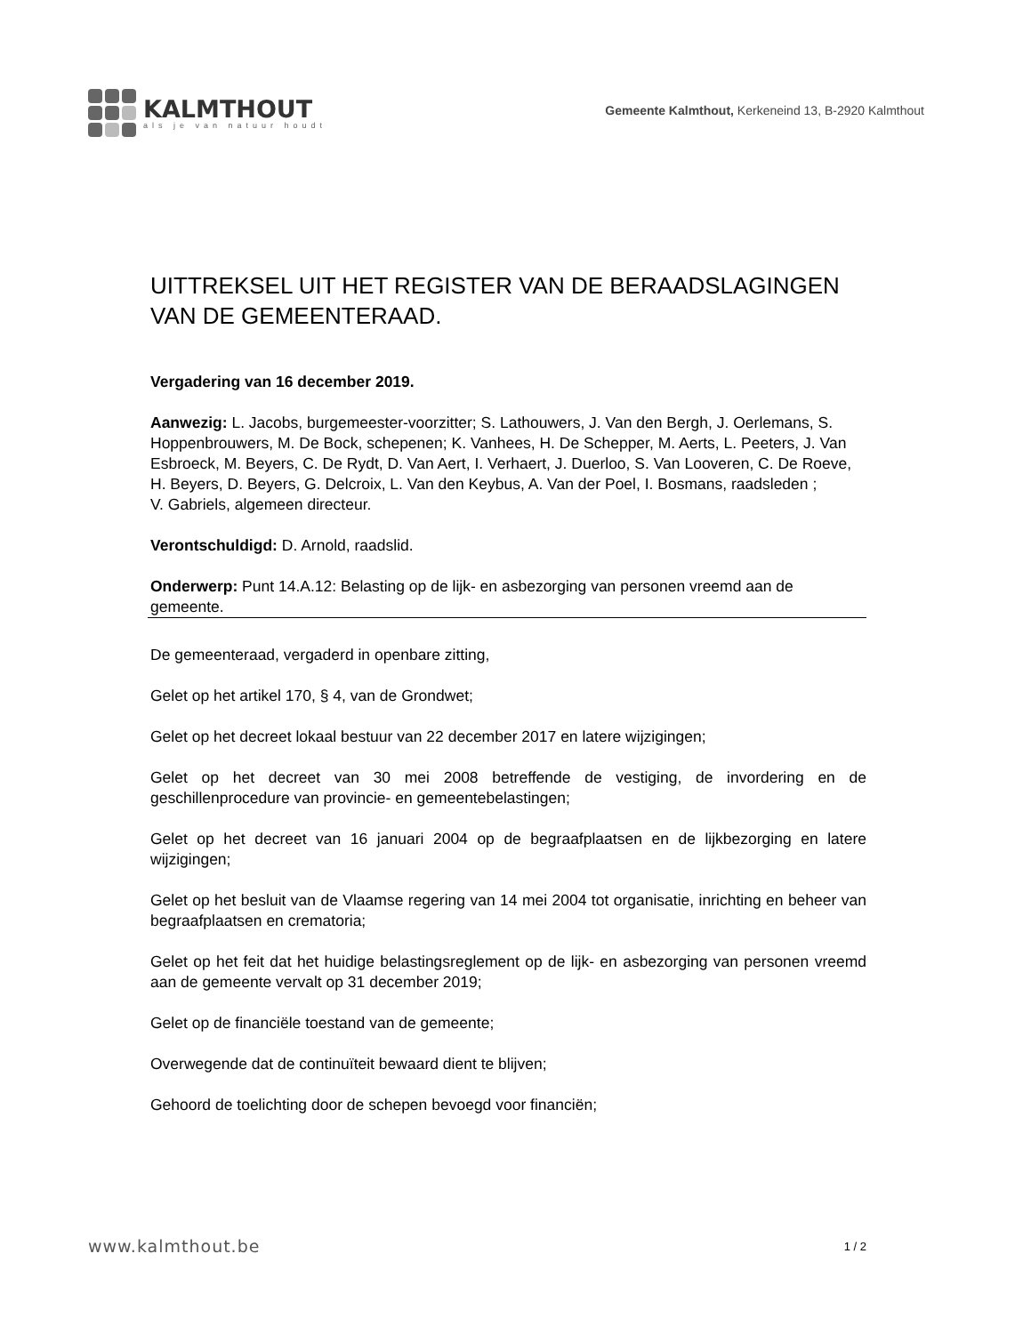KALMTHOUT
als je van natuur houdt
Gemeente Kalmthout, Kerkeneind 13, B-2920 Kalmthout
UITTREKSEL UIT HET REGISTER VAN DE BERAADSLAGINGEN
VAN DE GEMEENTERAAD.
Vergadering van 16 december 2019.
Aanwezig: L. Jacobs, burgemeester-voorzitter; S. Lathouwers, J. Van den Bergh, J. Oerlemans, S. Hoppenbrouwers, M. De Bock, schepenen; K. Vanhees, H. De Schepper, M. Aerts, L. Peeters, J. Van Esbroeck, M. Beyers, C. De Rydt, D. Van Aert, I. Verhaert, J. Duerloo, S. Van Looveren, C. De Roeve, H. Beyers, D. Beyers, G. Delcroix, L. Van den Keybus, A. Van der Poel, I. Bosmans, raadsleden ;
V. Gabriels, algemeen directeur.
Verontschuldigd: D. Arnold, raadslid.
Onderwerp: Punt 14.A.12: Belasting op de lijk- en asbezorging van personen vreemd aan de gemeente.
De gemeenteraad, vergaderd in openbare zitting,
Gelet op het artikel 170, § 4, van de Grondwet;
Gelet op het decreet lokaal bestuur van 22 december 2017 en latere wijzigingen;
Gelet op het decreet van 30 mei 2008 betreffende de vestiging, de invordering en de geschillenprocedure van provincie- en gemeentebelastingen;
Gelet op het decreet van 16 januari 2004 op de begraafplaatsen en de lijkbezorging en latere wijzigingen;
Gelet op het besluit van de Vlaamse regering van 14 mei 2004 tot organisatie, inrichting en beheer van begraafplaatsen en crematoria;
Gelet op het feit dat het huidige belastingsreglement op de lijk- en asbezorging van personen vreemd aan de gemeente vervalt op 31 december 2019;
Gelet op de financiële toestand van de gemeente;
Overwegende dat de continuïteit bewaard dient te blijven;
Gehoord de toelichting door de schepen bevoegd voor financiën;
www.kalmthout.be 1 / 2